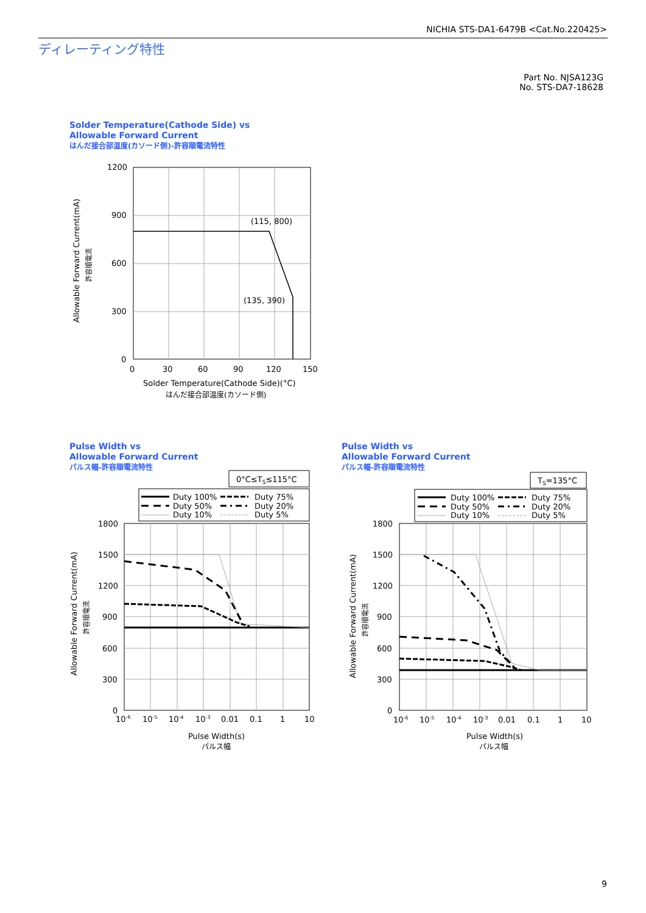NICHIA STS-DA1-6479B <Cat.No.220425>
ディレーティング特性
Part No. NJSA123G
No. STS-DA7-18628
Solder Temperature(Cathode Side) vs
Allowable Forward Current
はんだ接合部温度(カソード側)-許容順電流特性
1200
900
600
300
0
0
30
60
90
120
150
(115, 800)
(135, 390)
Solder Temperature(Cathode Side)(°C)
はんだ接合部温度(カソード側)
Allowable Forward Current(mA)
許容順電流
Pulse Width vs
Allowable Forward Current
パルス幅-許容順電流特性
0°C≤TS≤115°C
Duty 100%
Duty 75%
Duty 50%
Duty 20%
Duty 10%
Duty 5%
1800
1500
1200
900
600
300
0
10-6
10-5
10-4
10-3
0.01
0.1
1
10
Pulse Width(s)
パルス幅
Allowable Forward Current(mA)
許容順電流
Pulse Width vs
Allowable Forward Current
パルス幅-許容順電流特性
TS=135°C
Duty 100%
Duty 75%
Duty 50%
Duty 20%
Duty 10%
Duty 5%
1800
1500
1200
900
600
300
0
10-6
10-5
10-4
10-3
0.01
0.1
1
10
Pulse Width(s)
パルス幅
Allowable Forward Current(mA)
許容順電流
9